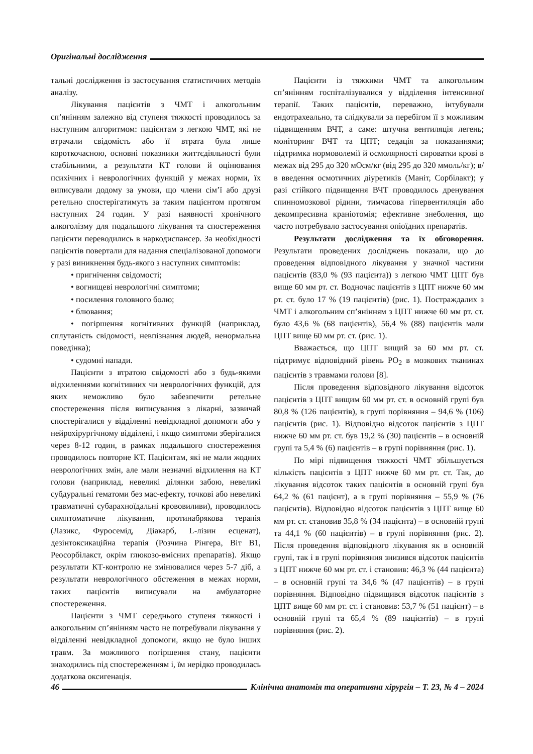Оригінальні дослідження
тальні дослідження із застосування статистичних методів аналізу.
Лікування пацієнтів з ЧМТ і алкогольним сп’янінням залежно від ступеня тяжкості проводилось за наступним алгоритмом: пацієнтам з легкою ЧМТ, які не втрачали свідомість або її втрата була лише короткочасною, основні показники життєдіяльності були стабільними, а результати КТ голови й оцінювання психічних і неврологічних функцій у межах норми, їх виписували додому за умови, що члени сім’ї або друзі ретельно спостерігатимуть за таким пацієнтом протягом наступних 24 годин. У разі наявності хронічного алкоголізму для подальшого лікування та спостереження пацієнти переводились в наркодиспансер. За необхідності пацієнтів повертали для надання спеціалізованої допомоги у разі виникнення будь-якого з наступних симптомів:
• пригнічення свідомості;
• вогнищеві неврологічні симптоми;
• посилення головного болю;
• блювання;
• погіршення когнітивних функцій (наприклад, сплутаність свідомості, невпізнання людей, ненормальна поведінка);
• судомні напади.
Пацієнти з втратою свідомості або з будь-якими відхиленнями когнітивних чи неврологічних функцій, для яких неможливо було забезпечити ретельне спостереження після виписування з лікарні, зазвичай спостерігалися у відділенні невідкладної допомоги або у нейрохірургічному відділені, і якщо симптоми зберігалися через 8-12 годин, в рамках подальшого спостереження проводилось повторне КТ. Пацієнтам, які не мали жодних неврологічних змін, але мали незначні відхилення на КТ голови (наприклад, невеликі ділянки забою, невеликі субдуральні гематоми без мас-ефекту, точкові або невеликі травматичні субарахноїдальні крововиливи), проводилось симптоматичне лікування, протинабрякова терапія (Лазикс, Фуросемід, Діакарб, L-лізин есценат), дезінтоксикаційна терапія (Розчина Рінгера, Віт В1, Реосорбілакст, окрім глюкозо-вмісних препаратів). Якщо результати КТ-контролю не змінювалися через 5-7 діб, а результати неврологічного обстеження в межах норми, таких пацієнтів виписували на амбулаторне спостереження.
Пацієнти з ЧМТ середнього ступеня тяжкості і алкогольним сп’янінням часто не потребували лікування у відділенні невідкладної допомоги, якщо не було інших травм. За можливого погіршення стану, пацієнти знаходились під спостереженням і, їм нерідко проводилась додаткова оксигенація.
Пацієнти із тяжкими ЧМТ та алкогольним сп’янінням госпіталізувалися у відділення інтенсивної терапії. Таких пацієнтів, переважно, інтубували ендотрахеально, та слідкували за перебігом її з можливим підвищенням ВЧТ, а саме: штучна вентиляція легень; моніторинг ВЧТ та ЦПТ; седація за показаннями; підтримка нормоволемії й осмолярності сироватки крові в межах від 295 до 320 мОсм/кг (від 295 до 320 ммоль/кг); в/в введення осмотичних діуретиків (Маніт, Сорбілакт); у разі стійкого підвищення ВЧТ проводилось дренування спинномозкової рідини, тимчасова гіпервентиляція або декомпресивна краніотомія; ефективне знеболення, що часто потребувало застосування опіоїдних препаратів.
Результати дослідження та їх обговорення. Результати проведених досліджень показали, що до проведення відповідного лікування у значної частини пацієнтів (83,0 % (93 пацієнта)) з легкою ЧМТ ЦПТ був вище 60 мм рт. ст. Водночас пацієнтів з ЦПТ нижче 60 мм рт. ст. було 17 % (19 пацієнтів) (рис. 1). Постраждалих з ЧМТ і алкогольним сп’янінням з ЦПТ нижче 60 мм рт. ст. було 43,6 % (68 пацієнтів), 56,4 % (88) пацієнтів мали ЦПТ вище 60 мм рт. ст. (рис. 1).
Вважається, що ЦПТ вищий за 60 мм рт. ст. підтримує відповідний рівень PO<sub>2</sub> в мозкових тканинах пацієнтів з травмами голови [8].
Після проведення відповідного лікування відсоток пацієнтів з ЦПТ вищим 60 мм рт. ст. в основній групі був 80,8 % (126 пацієнтів), в групі порівняння – 94,6 % (106) пацієнтів (рис. 1). Відповідно відсоток пацієнтів з ЦПТ нижче 60 мм рт. ст. був 19,2 % (30) пацієнтів – в основній групі та 5,4 % (6) пацієнтів – в групі порівняння (рис. 1).
По мірі підвищення тяжкості ЧМТ збільшується кількість пацієнтів з ЦПТ нижче 60 мм рт. ст. Так, до лікування відсоток таких пацієнтів в основній групі був 64,2 % (61 пацієнт), а в групі порівняння – 55,9 % (76 пацієнтів). Відповідно відсоток пацієнтів з ЦПТ вище 60 мм рт. ст. становив 35,8 % (34 пацієнта) – в основній групі та 44,1 % (60 пацієнтів) – в групі порівняння (рис. 2). Після проведення відповідного лікування як в основній групі, так і в групі порівняння знизився відсоток пацієнтів з ЦПТ нижче 60 мм рт. ст. і становив: 46,3 % (44 пацієнта) – в основній групі та 34,6 % (47 пацієнтів) – в групі порівняння. Відповідно підвищився відсоток пацієнтів з ЦПТ вище 60 мм рт. ст. і становив: 53,7 % (51 пацієнт) – в основній групі та 65,4 % (89 пацієнтів) – в групі порівняння (рис. 2).
46 Клінічна анатомія та оперативна хірургія – Т. 23, № 4 – 2024